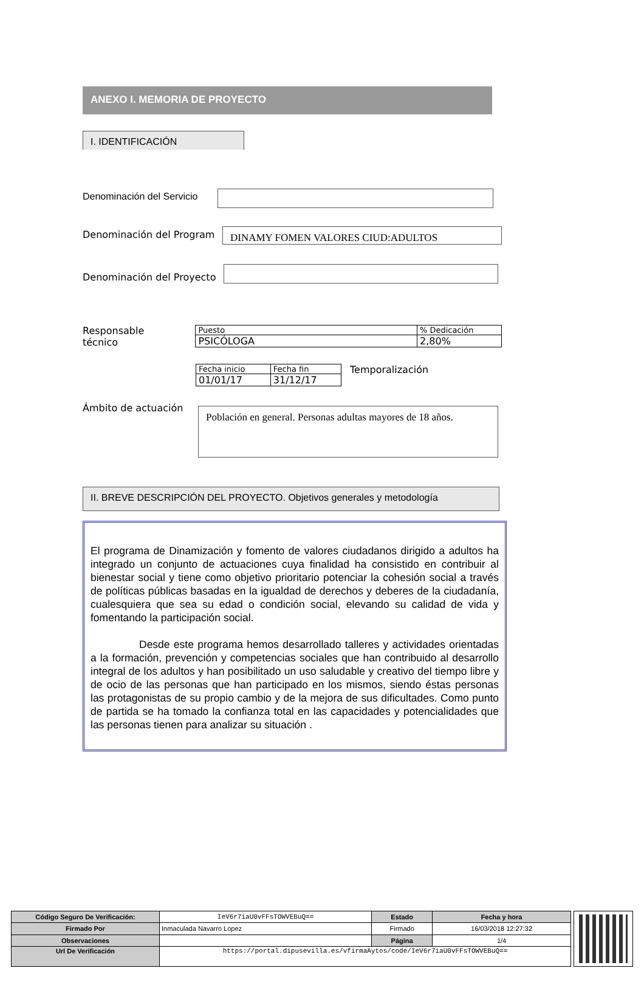ANEXO I. MEMORIA DE PROYECTO
I. IDENTIFICACIÓN
Denominación del Servicio
Denominación del Program
DINAMY FOMEN VALORES CIUD:ADULTOS
Denominación del Proyecto
Responsable
técnico
| Puesto | % Dedicación |
| PSICÓLOGA | 2,80% |
| Fecha inicio | Fecha fin |
| 01/01/17 | 31/12/17 |
Temporalización
Ámbito de actuación
Población en general. Personas adultas mayores de 18 años.
II. BREVE DESCRIPCIÓN DEL PROYECTO. Objetivos generales y metodología
El programa de Dinamización y fomento de valores ciudadanos dirigido a adultos ha integrado un conjunto de actuaciones cuya finalidad ha consistido en contribuir al bienestar social y tiene como objetivo prioritario potenciar la cohesión social a través de políticas públicas basadas en la igualdad de derechos y deberes de la ciudadanía, cualesquiera que sea su edad o condición social, elevando su calidad de vida y fomentando la participación social.
Desde este programa hemos desarrollado talleres y actividades orientadas a la formación, prevención y competencias sociales que han contribuido al desarrollo integral de los adultos y han posibilitado un uso saludable y creativo del tiempo libre y de ocio de las personas que han participado en los mismos, siendo éstas personas las protagonistas de su propio cambio y de la mejora de sus dificultades. Como punto de partida se ha tomado la confianza total en las capacidades y potencialidades que las personas tienen para analizar su situación .
| Código Seguro De Verificación: | IeV6r7iaU0vFFsTOWVEBuQ== | Estado | Fecha y hora |
| Firmado Por | Inmaculada Navarro Lopez | Firmado | 16/03/2018 12:27:32 |
| Observaciones | | Página | 1/4 |
| Url De Verificación | https://portal.dipusevilla.es/vfirmaAytos/code/IeV6r7iaU0vFFsTOWVEBuQ== | | |